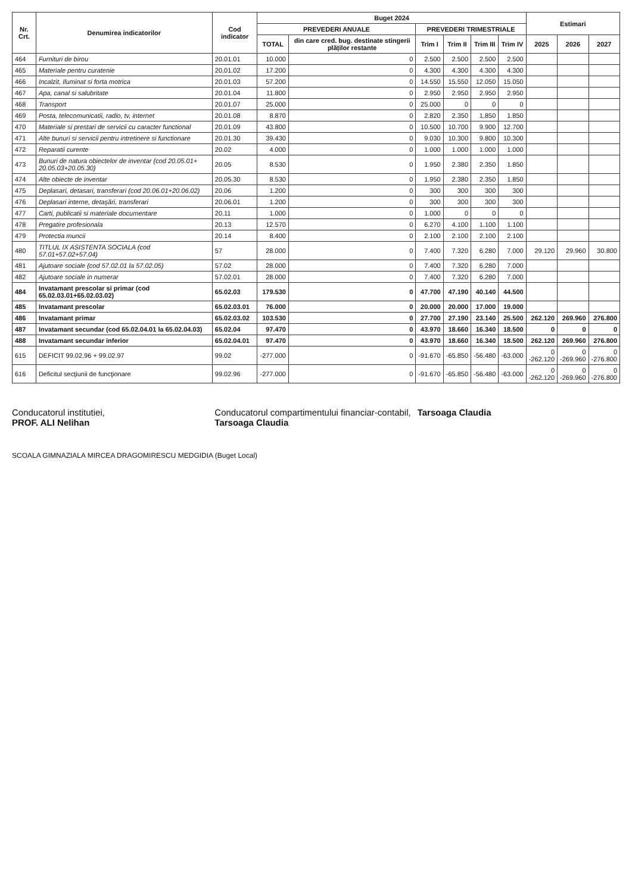| Nr. Crt. | Denumirea indicatorilor | Cod indicator | Buget 2024 | | | | | | Estimari | | |
| --- | --- | --- | --- | --- | --- | --- | --- | --- | --- | --- | --- |
| | | | PREVEDERI ANUALE | | PREVEDERI TRIMESTRIALE | | | | | | |
| | | | TOTAL | din care cred. bug. destinate stingerii plăților restante | Trim I | Trim II | Trim III | Trim IV | 2025 | 2026 | 2027 |
| 464 | Furnituri de birou | 20.01.01 | 10.000 | 0 | 2.500 | 2.500 | 2.500 | 2.500 | | | |
| 465 | Materiale pentru curatenie | 20.01.02 | 17.200 | 0 | 4.300 | 4.300 | 4.300 | 4.300 | | | |
| 466 | Incalzit, Iluminat si forta motrica | 20.01.03 | 57.200 | 0 | 14.550 | 15.550 | 12.050 | 15.050 | | | |
| 467 | Apa, canal si salubritate | 20.01.04 | 11.800 | 0 | 2.950 | 2.950 | 2.950 | 2.950 | | | |
| 468 | Transport | 20.01.07 | 25.000 | 0 | 25.000 | 0 | 0 | 0 | | | |
| 469 | Posta, telecomunicatii, radio, tv, internet | 20.01.08 | 8.870 | 0 | 2.820 | 2.350 | 1.850 | 1.850 | | | |
| 470 | Materiale si prestari de servicii cu caracter functional | 20.01.09 | 43.800 | 0 | 10.500 | 10.700 | 9.900 | 12.700 | | | |
| 471 | Alte bunuri si servicii pentru intretinere si functionare | 20.01.30 | 39.430 | 0 | 9.030 | 10.300 | 9.800 | 10.300 | | | |
| 472 | Reparatii curente | 20.02 | 4.000 | 0 | 1.000 | 1.000 | 1.000 | 1.000 | | | |
| 473 | Bunuri de natura obiectelor de inventar (cod 20.05.01+ 20.05.03+20.05.30) | 20.05 | 8.530 | 0 | 1.950 | 2.380 | 2.350 | 1.850 | | | |
| 474 | Alte obiecte de inventar | 20.05.30 | 8.530 | 0 | 1.950 | 2.380 | 2.350 | 1.850 | | | |
| 475 | Deplasari, detasari, transferari (cod 20.06.01+20.06.02) | 20.06 | 1.200 | 0 | 300 | 300 | 300 | 300 | | | |
| 476 | Deplasari interne, detaşări, transferari | 20.06.01 | 1.200 | 0 | 300 | 300 | 300 | 300 | | | |
| 477 | Carti, publicatii si materiale documentare | 20.11 | 1.000 | 0 | 1.000 | 0 | 0 | 0 | | | |
| 478 | Pregatire profesionala | 20.13 | 12.570 | 0 | 6.270 | 4.100 | 1.100 | 1.100 | | | |
| 479 | Protectia muncii | 20.14 | 8.400 | 0 | 2.100 | 2.100 | 2.100 | 2.100 | | | |
| 480 | TITLUL IX ASISTENTA SOCIALA (cod 57.01+57.02+57.04) | 57 | 28.000 | 0 | 7.400 | 7.320 | 6.280 | 7.000 | 29.120 | 29.960 | 30.800 |
| 481 | Ajutoare sociale (cod 57.02.01 la 57.02.05) | 57.02 | 28.000 | 0 | 7.400 | 7.320 | 6.280 | 7.000 | | | |
| 482 | Ajutoare sociale in numerar | 57.02.01 | 28.000 | 0 | 7.400 | 7.320 | 6.280 | 7.000 | | | |
| 484 | Invatamant prescolar si primar (cod 65.02.03.01+65.02.03.02) | 65.02.03 | 179.530 | 0 | 47.700 | 47.190 | 40.140 | 44.500 | | | |
| 485 | Invatamant prescolar | 65.02.03.01 | 76.000 | 0 | 20.000 | 20.000 | 17.000 | 19.000 | | | |
| 486 | Invatamant primar | 65.02.03.02 | 103.530 | 0 | 27.700 | 27.190 | 23.140 | 25.500 | 262.120 | 269.960 | 276.800 |
| 487 | Invatamant secundar (cod 65.02.04.01 la 65.02.04.03) | 65.02.04 | 97.470 | 0 | 43.970 | 18.660 | 16.340 | 18.500 | 0 | 0 | 0 |
| 488 | Invatamant secundar inferior | 65.02.04.01 | 97.470 | 0 | 43.970 | 18.660 | 16.340 | 18.500 | 262.120 | 269.960 | 276.800 |
| 615 | DEFICIT 99.02.96 + 99.02.97 | 99.02 | -277.000 | 0 | -91.670 | -65.850 | -56.480 | -63.000 | 0 -262.120 | 0 -269.960 | 0 -276.800 |
| 616 | Deficitul secţiunii de funcţionare | 99.02.96 | -277.000 | 0 | -91.670 | -65.850 | -56.480 | -63.000 | 0 -262.120 | 0 -269.960 | 0 -276.800 |
Conducatorul institutiei,
PROF. ALI Nelihan
Conducatorul compartimentului financiar-contabil,
Tarsoaga Claudia
Tarsoaga Claudia
SCOALA GIMNAZIALA MIRCEA DRAGOMIRESCU MEDGIDIA (Buget Local)